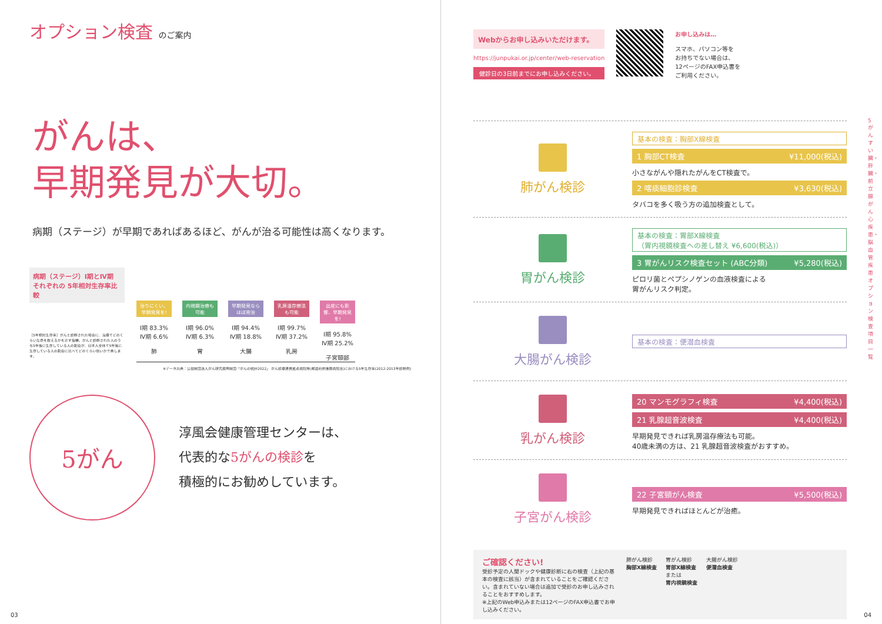オプション検査 のご案内
がんは、
早期発見が大切。
病期（ステージ）が早期であればあるほど、がんが治る可能性は高くなります。
病期（ステージ）Ⅰ期とⅣ期 それぞれの 5年相対生存率比較
［5年相対生存率］がんと診断された場合に、治療でどのくらい生命を救えるかを示す指標。がんと診断された人のうち5年後に生存している人の割合が、日本人全体で5年後に生存している人の割合に比べてどのくらい低いかで表します。
治りにくい、早期発見を!
Ⅰ期 83.3%
Ⅳ期 6.6%
肺
内視鏡治療も可能
Ⅰ期 96.0%
Ⅳ期 6.3%
胃
早期発見ならほぼ完治
Ⅰ期 94.4%
Ⅳ期 18.8%
大腸
乳房温存療法も可能
Ⅰ期 99.7%
Ⅳ期 37.2%
乳房
出産にも影響、早期発見を!
Ⅰ期 95.8%
Ⅳ期 25.2%
子宮頸部
※データ出典：公益財団法人がん研究振興財団「がんの統計2022」 がん診療連携拠点病院等(都道府県推薦病院含)における5年生存率(2012-2013年診断例)
5がん
淳風会健康管理センターは、
代表的な5がんの検診を
積極的にお勧めしています。
03
Webからお申し込みいただけます。
https://junpukai.or.jp/center/web-reservation
健診日の3日前までにお申し込みください。
お申し込みは…
スマホ、パソコン等を
お持ちでない場合は、
12ページのFAX申込書を
ご利用ください。
肺がん検診
基本の検査：胸部X線検査
1 胸部CT検査 ¥11,000(税込)
小さながんや隠れたがんをCT検査で。
2 喀痰細胞診検査 ¥3,630(税込)
タバコを多く吸う方の追加検査として。
胃がん検診
基本の検査：胃部X線検査
（胃内視鏡検査への差し替え ¥6,600(税込)）
3 胃がんリスク検査セット (ABC分類) ¥5,280(税込)
ピロリ菌とペプシノゲンの血液検査による
胃がんリスク判定。
大腸がん検診
基本の検査：便潜血検査
乳がん検診
20 マンモグラフィ検査 ¥4,400(税込)
21 乳腺超音波検査 ¥4,400(税込)
早期発見できれば乳房温存療法も可能。
40歳未満の方は、21 乳腺超音波検査がおすすめ。
子宮がん検診
22 子宮頸がん検査 ¥5,500(税込)
早期発見できればほとんどが治癒。
ご確認ください!
受診予定の人間ドックや健康診断に右の検査（上記の基本の検査に該当）が含まれていることをご確認ください。含まれていない場合は追加で受診のお申し込みされることをおすすめします。
※上記のWeb申込みまたは12ページのFAX申込書でお申し込みください。
肺がん検診
胸部X線検査
胃がん検診
胃部X線検査
または
胃内視鏡検査
大腸がん検診
便潜血検査
5がん すい臓・肝臓・前立腺がん 心疾患・脳血管疾患 オプション検査項目一覧
04